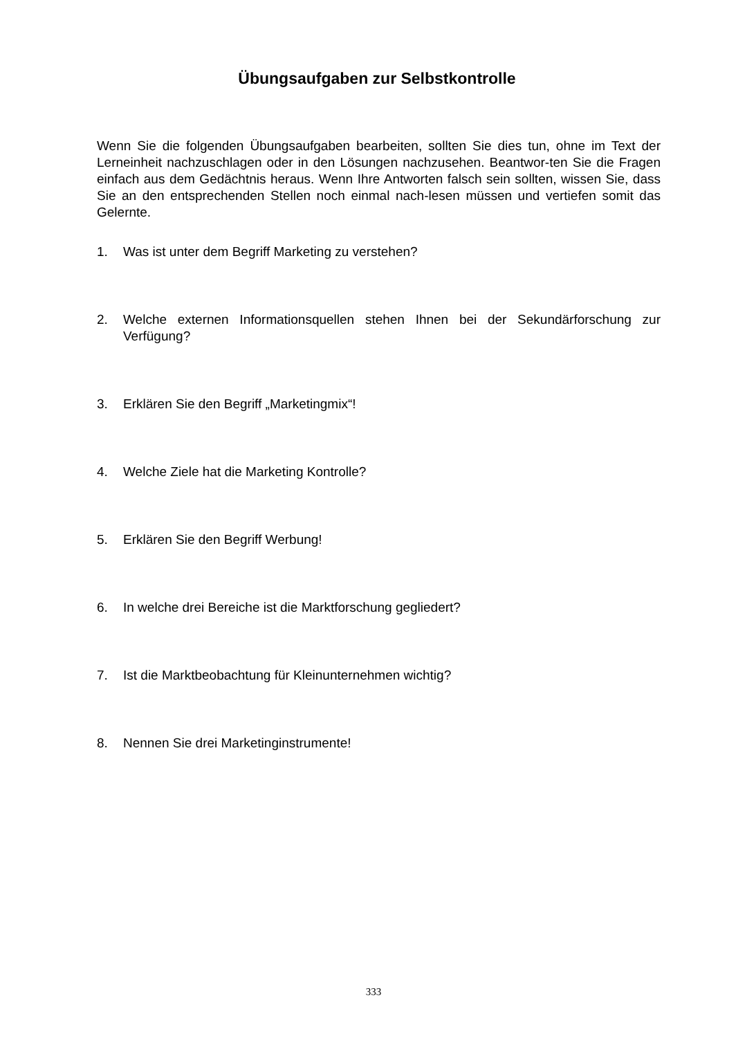Übungsaufgaben zur Selbstkontrolle
Wenn Sie die folgenden Übungsaufgaben bearbeiten, sollten Sie dies tun, ohne im Text der Lerneinheit nachzuschlagen oder in den Lösungen nachzusehen. Beantwor-ten Sie die Fragen einfach aus dem Gedächtnis heraus. Wenn Ihre Antworten falsch sein sollten, wissen Sie, dass Sie an den entsprechenden Stellen noch einmal nach-lesen müssen und vertiefen somit das Gelernte.
1. Was ist unter dem Begriff Marketing zu verstehen?
2. Welche externen Informationsquellen stehen Ihnen bei der Sekundärforschung zur Verfügung?
3. Erklären Sie den Begriff „Marketingmix“!
4. Welche Ziele hat die Marketing Kontrolle?
5. Erklären Sie den Begriff Werbung!
6. In welche drei Bereiche ist die Marktforschung gegliedert?
7. Ist die Marktbeobachtung für Kleinunternehmen wichtig?
8. Nennen Sie drei Marketinginstrumente!
333